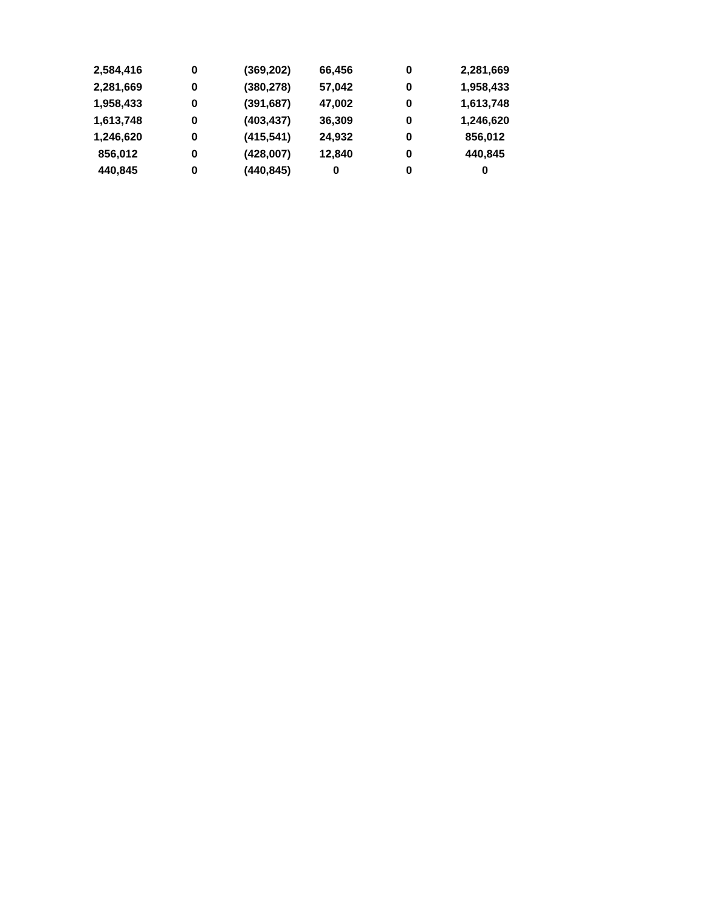| 2,584,416 | 0 | (369,202) | 66,456 | 0 | 2,281,669 |
| 2,281,669 | 0 | (380,278) | 57,042 | 0 | 1,958,433 |
| 1,958,433 | 0 | (391,687) | 47,002 | 0 | 1,613,748 |
| 1,613,748 | 0 | (403,437) | 36,309 | 0 | 1,246,620 |
| 1,246,620 | 0 | (415,541) | 24,932 | 0 | 856,012 |
| 856,012 | 0 | (428,007) | 12,840 | 0 | 440,845 |
| 440,845 | 0 | (440,845) | 0 | 0 | 0 |